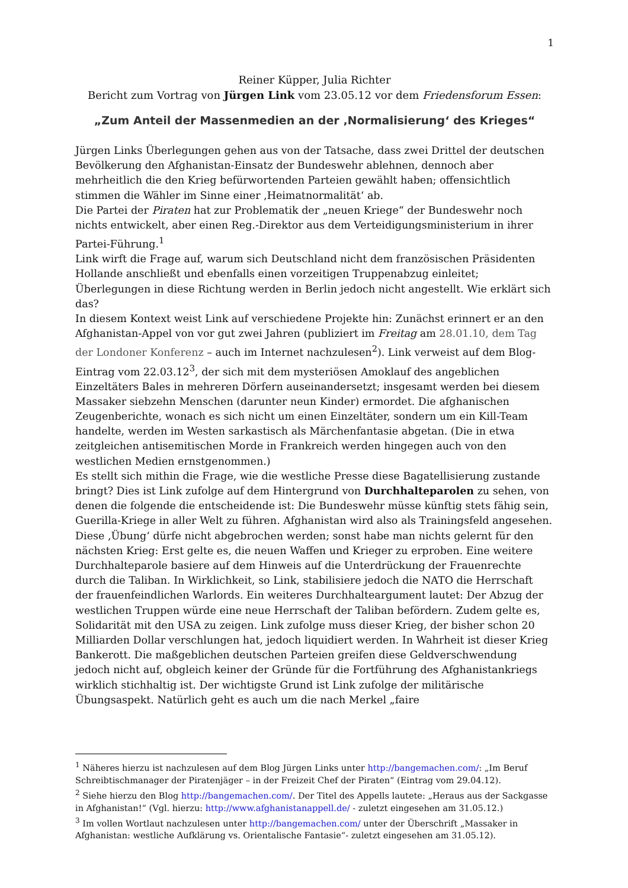1
Reiner Küpper, Julia Richter
Bericht zum Vortrag von Jürgen Link vom 23.05.12 vor dem Friedensforum Essen:
„Zum Anteil der Massenmedien an der ‚Normalisierung‘ des Krieges“
Jürgen Links Überlegungen gehen aus von der Tatsache, dass zwei Drittel der deutschen Bevölkerung den Afghanistan-Einsatz der Bundeswehr ablehnen, dennoch aber mehrheitlich die den Krieg befürwortenden Parteien gewählt haben; offensichtlich stimmen die Wähler im Sinne einer ‚Heimatnormalität‘ ab.
Die Partei der Piraten hat zur Problematik der „neuen Kriege“ der Bundeswehr noch nichts entwickelt, aber einen Reg.-Direktor aus dem Verteidigungsministerium in ihrer Partei-Führung.<sup>1</sup>
Link wirft die Frage auf, warum sich Deutschland nicht dem französischen Präsidenten Hollande anschließt und ebenfalls einen vorzeitigen Truppenabzug einleitet; Überlegungen in diese Richtung werden in Berlin jedoch nicht angestellt. Wie erklärt sich das?
In diesem Kontext weist Link auf verschiedene Projekte hin: Zunächst erinnert er an den Afghanistan-Appel von vor gut zwei Jahren (publiziert im Freitag am 28.01.10, dem Tag der Londoner Konferenz – auch im Internet nachzulesen<sup>2</sup>). Link verweist auf dem Blog-Eintrag vom 22.03.12<sup>3</sup>, der sich mit dem mysteriösen Amoklauf des angeblichen Einzeltäters Bales in mehreren Dörfern auseinandersetzt; insgesamt werden bei diesem Massaker siebzehn Menschen (darunter neun Kinder) ermordet. Die afghanischen Zeugenberichte, wonach es sich nicht um einen Einzeltäter, sondern um ein Kill-Team handelte, werden im Westen sarkastisch als Märchenfantasie abgetan. (Die in etwa zeitgleichen antisemitischen Morde in Frankreich werden hingegen auch von den westlichen Medien ernstgenommen.)
Es stellt sich mithin die Frage, wie die westliche Presse diese Bagatellisierung zustande bringt? Dies ist Link zufolge auf dem Hintergrund von Durchhalteparolen zu sehen, von denen die folgende die entscheidende ist: Die Bundeswehr müsse künftig stets fähig sein, Guerilla-Kriege in aller Welt zu führen. Afghanistan wird also als Trainingsfeld angesehen. Diese ‚Übung‘ dürfe nicht abgebrochen werden; sonst habe man nichts gelernt für den nächsten Krieg: Erst gelte es, die neuen Waffen und Krieger zu erproben. Eine weitere Durchhalteparole basiere auf dem Hinweis auf die Unterdrückung der Frauenrechte durch die Taliban. In Wirklichkeit, so Link, stabilisiere jedoch die NATO die Herrschaft der frauenfeindlichen Warlords. Ein weiteres Durchhalteargument lautet: Der Abzug der westlichen Truppen würde eine neue Herrschaft der Taliban befördern. Zudem gelte es, Solidarität mit den USA zu zeigen. Link zufolge muss dieser Krieg, der bisher schon 20 Milliarden Dollar verschlungen hat, jedoch liquidiert werden. In Wahrheit ist dieser Krieg Bankerott. Die maßgeblichen deutschen Parteien greifen diese Geldverschwendung jedoch nicht auf, obgleich keiner der Gründe für die Fortführung des Afghanistankriegs wirklich stichhaltig ist. Der wichtigste Grund ist Link zufolge der militärische Übungsaspekt. Natürlich geht es auch um die nach Merkel „faire
<sup>1</sup> Näheres hierzu ist nachzulesen auf dem Blog Jürgen Links unter http://bangemachen.com/: „Im Beruf Schreibtischmanager der Piratenjäger – in der Freizeit Chef der Piraten“ (Eintrag vom 29.04.12).
<sup>2</sup> Siehe hierzu den Blog http://bangemachen.com/. Der Titel des Appells lautete: „Heraus aus der Sackgasse in Afghanistan!“ (Vgl. hierzu: http://www.afghanistanappell.de/ - zuletzt eingesehen am 31.05.12.)
<sup>3</sup> Im vollen Wortlaut nachzulesen unter http://bangemachen.com/ unter der Überschrift „Massaker in Afghanistan: westliche Aufklärung vs. Orientalische Fantasie“- zuletzt eingesehen am 31.05.12).